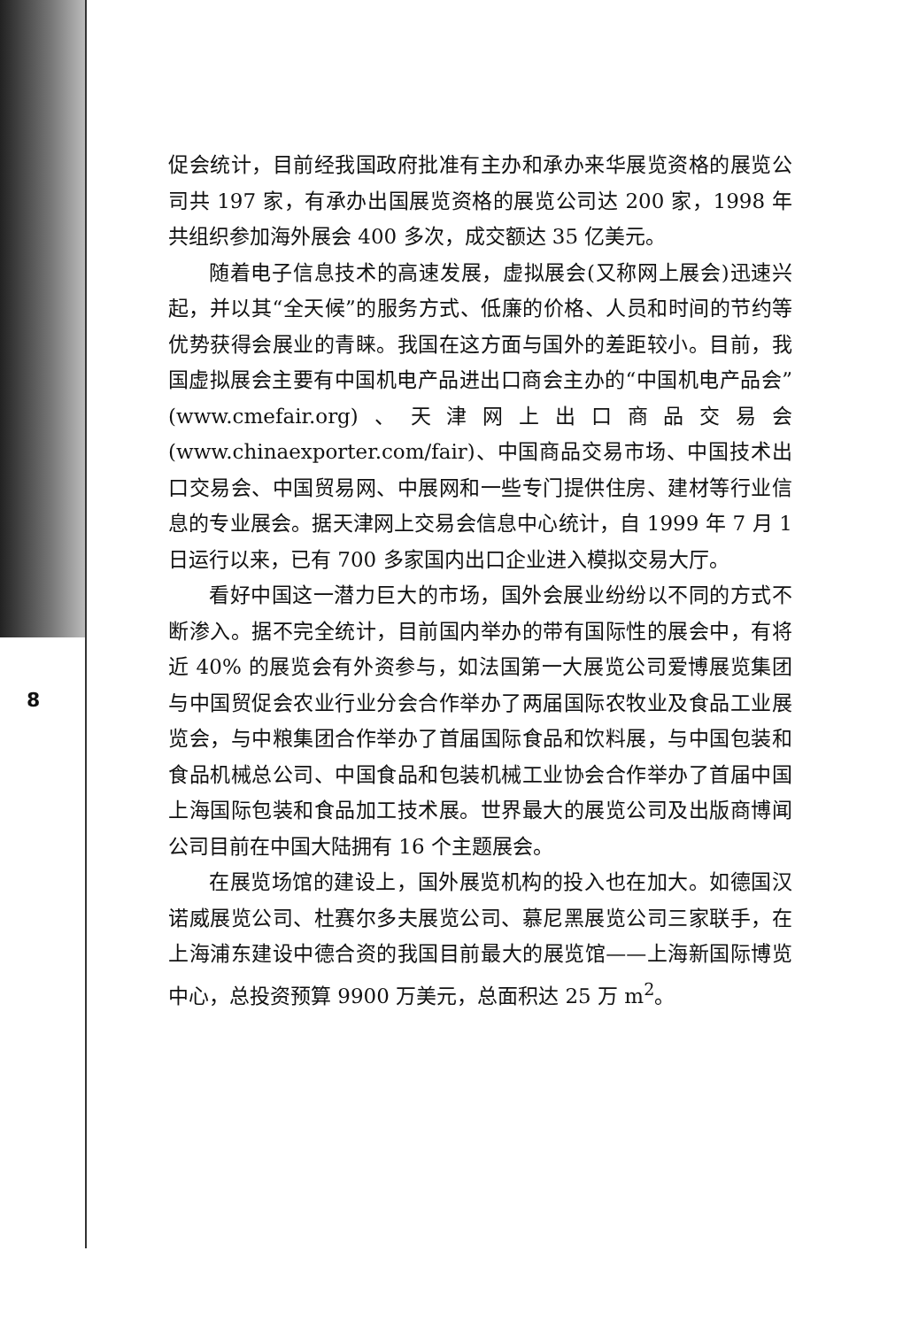8
促会统计，目前经我国政府批准有主办和承办来华展览资格的展览公司共 197 家，有承办出国展览资格的展览公司达 200 家，1998 年共组织参加海外展会 400 多次，成交额达 35 亿美元。
随着电子信息技术的高速发展，虚拟展会(又称网上展会)迅速兴起，并以其“全天候”的服务方式、低廉的价格、人员和时间的节约等优势获得会展业的青睐。我国在这方面与国外的差距较小。目前，我国虚拟展会主要有中国机电产品进出口商会主办的“中国机电产品会”(www.cmefair.org)、天津网上出口商品交易会(www.chinaexporter.com/fair)、中国商品交易市场、中国技术出口交易会、中国贸易网、中展网和一些专门提供住房、建材等行业信息的专业展会。据天津网上交易会信息中心统计，自 1999 年 7 月 1 日运行以来，已有 700 多家国内出口企业进入模拟交易大厅。
看好中国这一潜力巨大的市场，国外会展业纷纷以不同的方式不断渗入。据不完全统计，目前国内举办的带有国际性的展会中，有将近 40% 的展览会有外资参与，如法国第一大展览公司爱博展览集团与中国贸促会农业行业分会合作举办了两届国际农牧业及食品工业展览会，与中粮集团合作举办了首届国际食品和饮料展，与中国包装和食品机械总公司、中国食品和包装机械工业协会合作举办了首届中国上海国际包装和食品加工技术展。世界最大的展览公司及出版商博闻公司目前在中国大陆拥有 16 个主题展会。
在展览场馆的建设上，国外展览机构的投入也在加大。如德国汉诺威展览公司、杜赛尔多夫展览公司、慕尼黑展览公司三家联手，在上海浦东建设中德合资的我国目前最大的展览馆——上海新国际博览中心，总投资预算 9900 万美元，总面积达 25 万 m<sup>2</sup>。